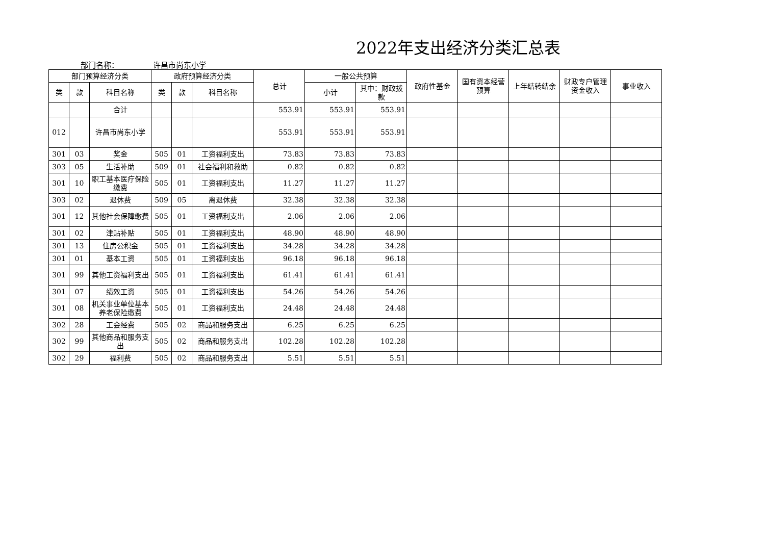2022年支出经济分类汇总表
部门名称： 许昌市尚东小学
| 部门预算经济分类 | | | 政府预算经济分类 | | | 总计 | 一般公共预算 | | 政府性基金 | 国有资本经营预算 | 上年结转结余 | 财政专户管理资金收入 | 事业收入 |
| --- | --- | --- | --- | --- | --- | --- | --- | --- | --- | --- | --- | --- | --- |
| 类 | 款 | 科目名称 | 类 | 款 | 科目名称 | | 小计 | 其中：财政拨款 | | | | | |
| | | 合计 | | | | 553.91 | 553.91 | 553.91 | | | | | |
| 012 | | 许昌市尚东小学 | | | | 553.91 | 553.91 | 553.91 | | | | | |
| 301 | 03 | 奖金 | 505 | 01 | 工资福利支出 | 73.83 | 73.83 | 73.83 | | | | | |
| 303 | 05 | 生活补助 | 509 | 01 | 社会福利和救助 | 0.82 | 0.82 | 0.82 | | | | | |
| 301 | 10 | 职工基本医疗保险缴费 | 505 | 01 | 工资福利支出 | 11.27 | 11.27 | 11.27 | | | | | |
| 303 | 02 | 退休费 | 509 | 05 | 离退休费 | 32.38 | 32.38 | 32.38 | | | | | |
| 301 | 12 | 其他社会保障缴费 | 505 | 01 | 工资福利支出 | 2.06 | 2.06 | 2.06 | | | | | |
| 301 | 02 | 津贴补贴 | 505 | 01 | 工资福利支出 | 48.90 | 48.90 | 48.90 | | | | | |
| 301 | 13 | 住房公积金 | 505 | 01 | 工资福利支出 | 34.28 | 34.28 | 34.28 | | | | | |
| 301 | 01 | 基本工资 | 505 | 01 | 工资福利支出 | 96.18 | 96.18 | 96.18 | | | | | |
| 301 | 99 | 其他工资福利支出 | 505 | 01 | 工资福利支出 | 61.41 | 61.41 | 61.41 | | | | | |
| 301 | 07 | 绩效工资 | 505 | 01 | 工资福利支出 | 54.26 | 54.26 | 54.26 | | | | | |
| 301 | 08 | 机关事业单位基本养老保险缴费 | 505 | 01 | 工资福利支出 | 24.48 | 24.48 | 24.48 | | | | | |
| 302 | 28 | 工会经费 | 505 | 02 | 商品和服务支出 | 6.25 | 6.25 | 6.25 | | | | | |
| 302 | 99 | 其他商品和服务支出 | 505 | 02 | 商品和服务支出 | 102.28 | 102.28 | 102.28 | | | | | |
| 302 | 29 | 福利费 | 505 | 02 | 商品和服务支出 | 5.51 | 5.51 | 5.51 | | | | | |